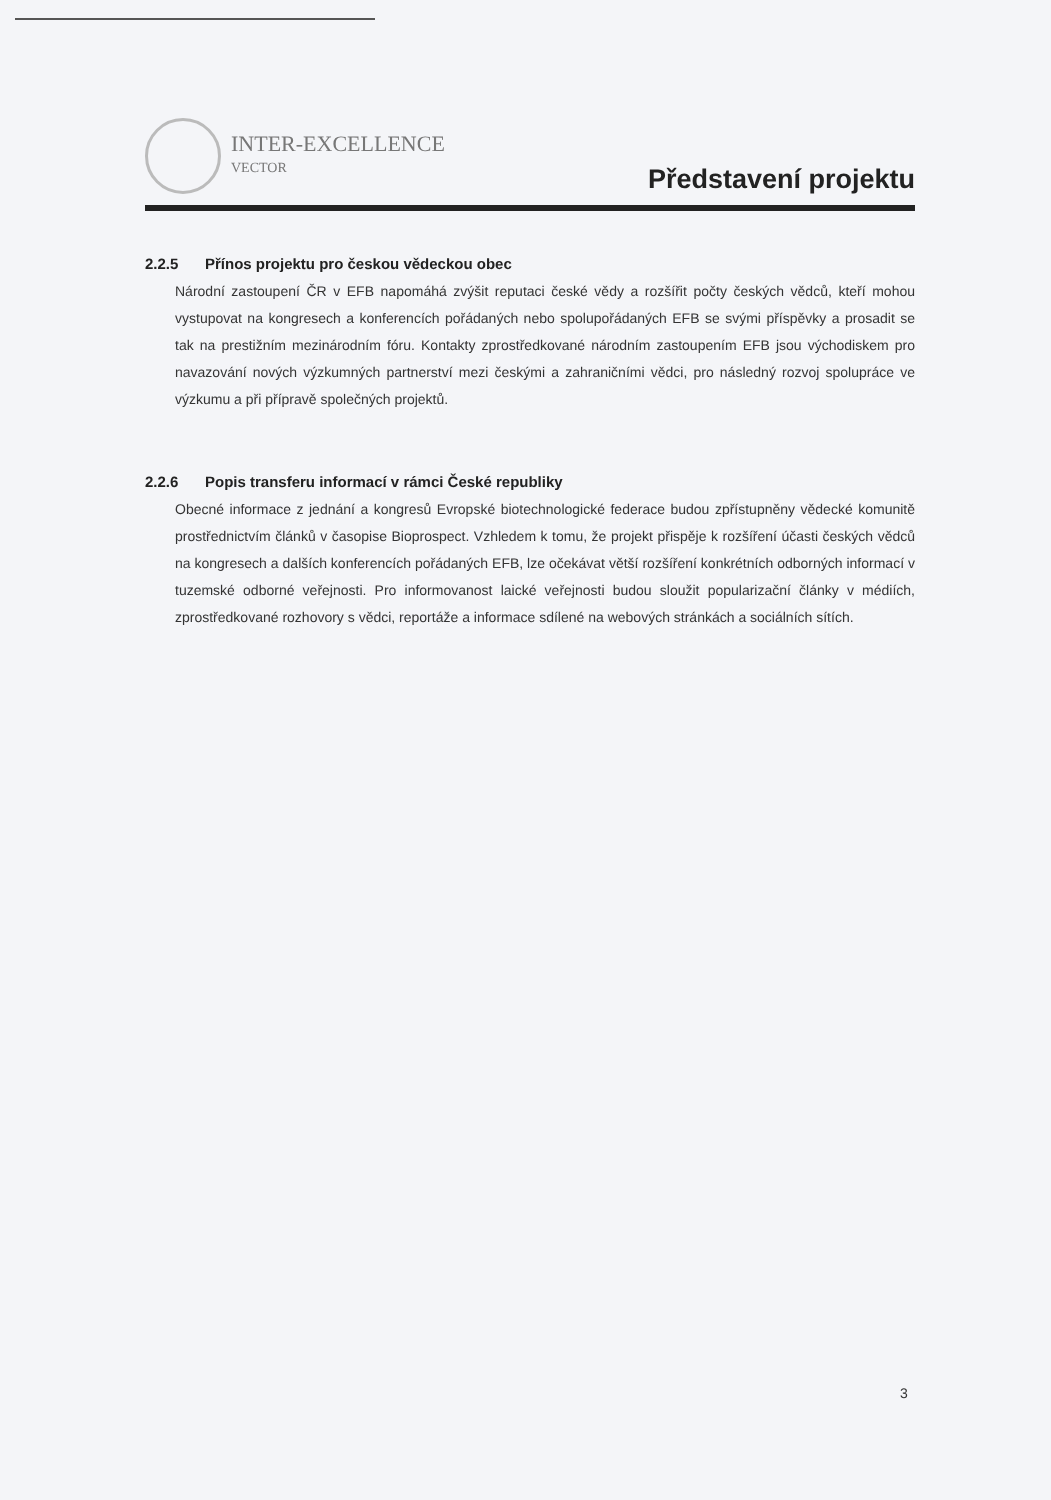INTER-EXCELLENCE
VECTOR
Představení projektu
2.2.5 Přínos projektu pro českou vědeckou obec
Národní zastoupení ČR v EFB napomáhá zvýšit reputaci české vědy a rozšířit počty českých vědců, kteří mohou vystupovat na kongresech a konferencích pořádaných nebo spolupořádaných EFB se svými příspěvky a prosadit se tak na prestižním mezinárodním fóru. Kontakty zprostředkované národním zastoupením EFB jsou východiskem pro navazování nových výzkumných partnerství mezi českými a zahraničními vědci, pro následný rozvoj spolupráce ve výzkumu a při přípravě společných projektů.
2.2.6 Popis transferu informací v rámci České republiky
Obecné informace z jednání a kongresů Evropské biotechnologické federace budou zpřístupněny vědecké komunitě prostřednictvím článků v časopise Bioprospect. Vzhledem k tomu, že projekt přispěje k rozšíření účasti českých vědců na kongresech a dalších konferencích pořádaných EFB, lze očekávat větší rozšíření konkrétních odborných informací v tuzemské odborné veřejnosti. Pro informovanost laické veřejnosti budou sloužit popularizační články v médiích, zprostředkované rozhovory s vědci, reportáže a informace sdílené na webových stránkách a sociálních sítích.
3